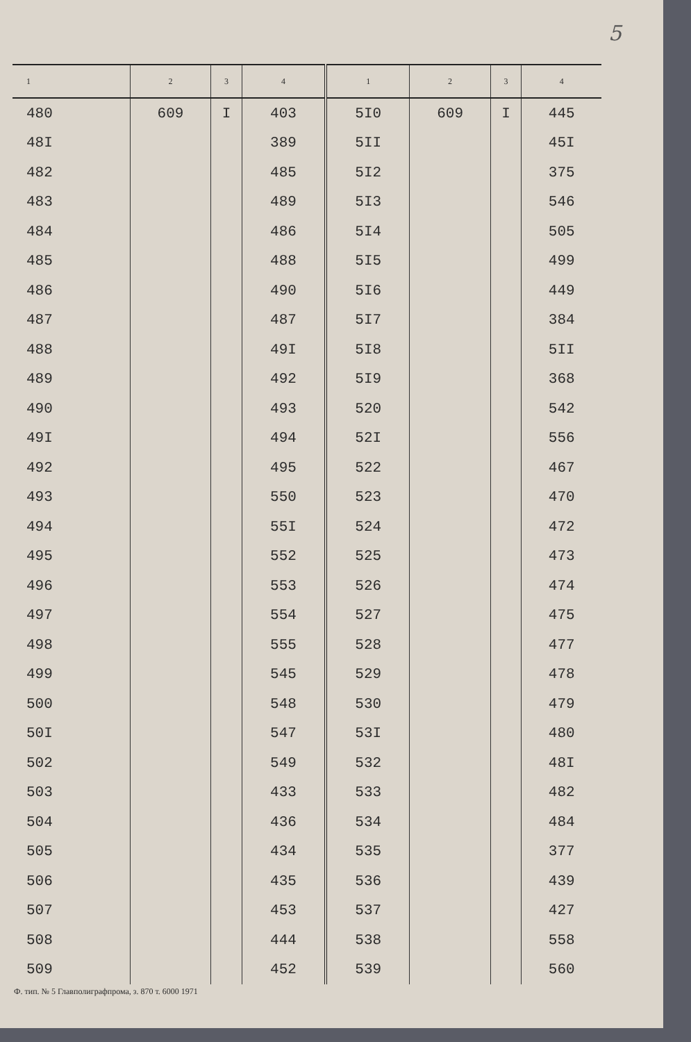5
| 1 | 2 | 3 | 4 | 1 | 2 | 3 | 4 |
| --- | --- | --- | --- | --- | --- | --- | --- |
| 480 | 609 | I | 403 | 5I0 | 609 | I | 445 |
| 48I | | | 389 | 5II | | | 45I |
| 482 | | | 485 | 5I2 | | | 375 |
| 483 | | | 489 | 5I3 | | | 546 |
| 484 | | | 486 | 5I4 | | | 505 |
| 485 | | | 488 | 5I5 | | | 499 |
| 486 | | | 490 | 5I6 | | | 449 |
| 487 | | | 487 | 5I7 | | | 384 |
| 488 | | | 49I | 5I8 | | | 5II |
| 489 | | | 492 | 5I9 | | | 368 |
| 490 | | | 493 | 520 | | | 542 |
| 49I | | | 494 | 52I | | | 556 |
| 492 | | | 495 | 522 | | | 467 |
| 493 | | | 550 | 523 | | | 470 |
| 494 | | | 55I | 524 | | | 472 |
| 495 | | | 552 | 525 | | | 473 |
| 496 | | | 553 | 526 | | | 474 |
| 497 | | | 554 | 527 | | | 475 |
| 498 | | | 555 | 528 | | | 477 |
| 499 | | | 545 | 529 | | | 478 |
| 500 | | | 548 | 530 | | | 479 |
| 50I | | | 547 | 53I | | | 480 |
| 502 | | | 549 | 532 | | | 48I |
| 503 | | | 433 | 533 | | | 482 |
| 504 | | | 436 | 534 | | | 484 |
| 505 | | | 434 | 535 | | | 377 |
| 506 | | | 435 | 536 | | | 439 |
| 507 | | | 453 | 537 | | | 427 |
| 508 | | | 444 | 538 | | | 558 |
| 509 | | | 452 | 539 | | | 560 |
Ф. тип. № 5 Главполиграфпрома, з. 870 т. 6000 1971